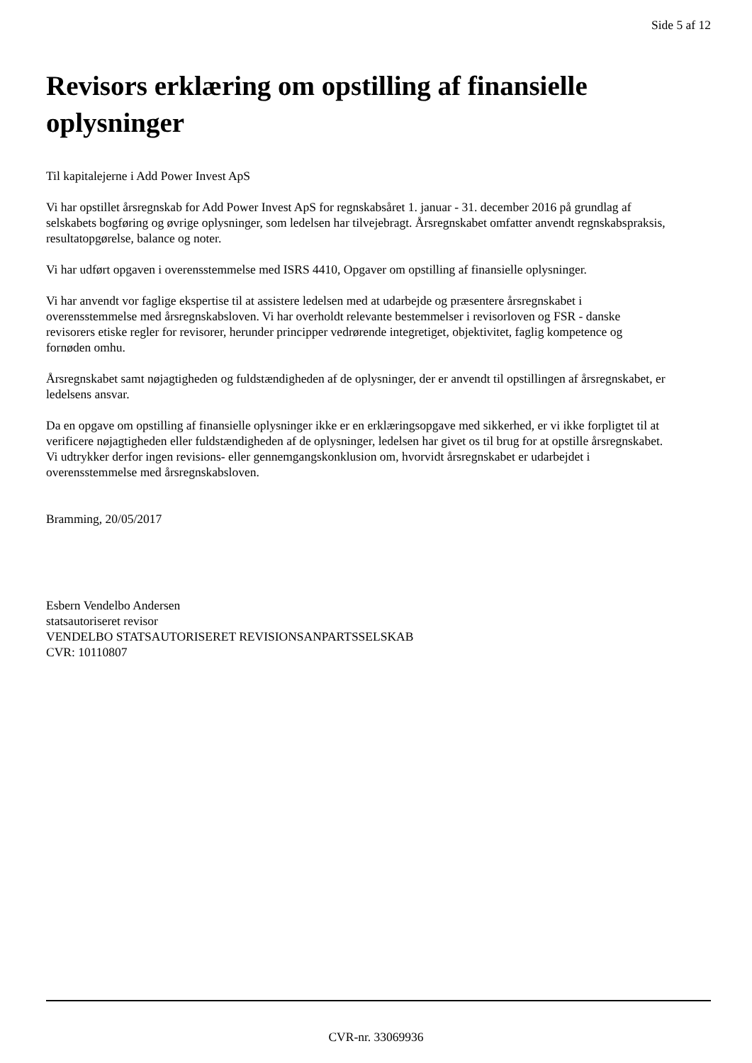Side 5 af 12
Revisors erklæring om opstilling af finansielle oplysninger
Til kapitalejerne i Add Power Invest ApS
Vi har opstillet årsregnskab for Add Power Invest ApS for regnskabsåret 1. januar - 31. december 2016 på grundlag af selskabets bogføring og øvrige oplysninger, som ledelsen har tilvejebragt. Årsregnskabet omfatter anvendt regnskabspraksis, resultatopgørelse, balance og noter.
Vi har udført opgaven i overensstemmelse med ISRS 4410, Opgaver om opstilling af finansielle oplysninger.
Vi har anvendt vor faglige ekspertise til at assistere ledelsen med at udarbejde og præsentere årsregnskabet i overensstemmelse med årsregnskabsloven. Vi har overholdt relevante bestemmelser i revisorloven og FSR - danske revisorers etiske regler for revisorer, herunder principper vedrørende integretiget, objektivitet, faglig kompetence og fornøden omhu.
Årsregnskabet samt nøjagtigheden og fuldstændigheden af de oplysninger, der er anvendt til opstillingen af årsregnskabet, er ledelsens ansvar.
Da en opgave om opstilling af finansielle oplysninger ikke er en erklæringsopgave med sikkerhed, er vi ikke forpligtet til at verificere nøjagtigheden eller fuldstændigheden af de oplysninger, ledelsen har givet os til brug for at opstille årsregnskabet. Vi udtrykker derfor ingen revisions- eller gennemgangskonklusion om, hvorvidt årsregnskabet er udarbejdet i overensstemmelse med årsregnskabsloven.
Bramming, 20/05/2017
Esbern Vendelbo Andersen
statsautoriseret revisor
VENDELBO STATSAUTORISERET REVISIONSANPARTSSELSKAB
CVR: 10110807
CVR-nr. 33069936